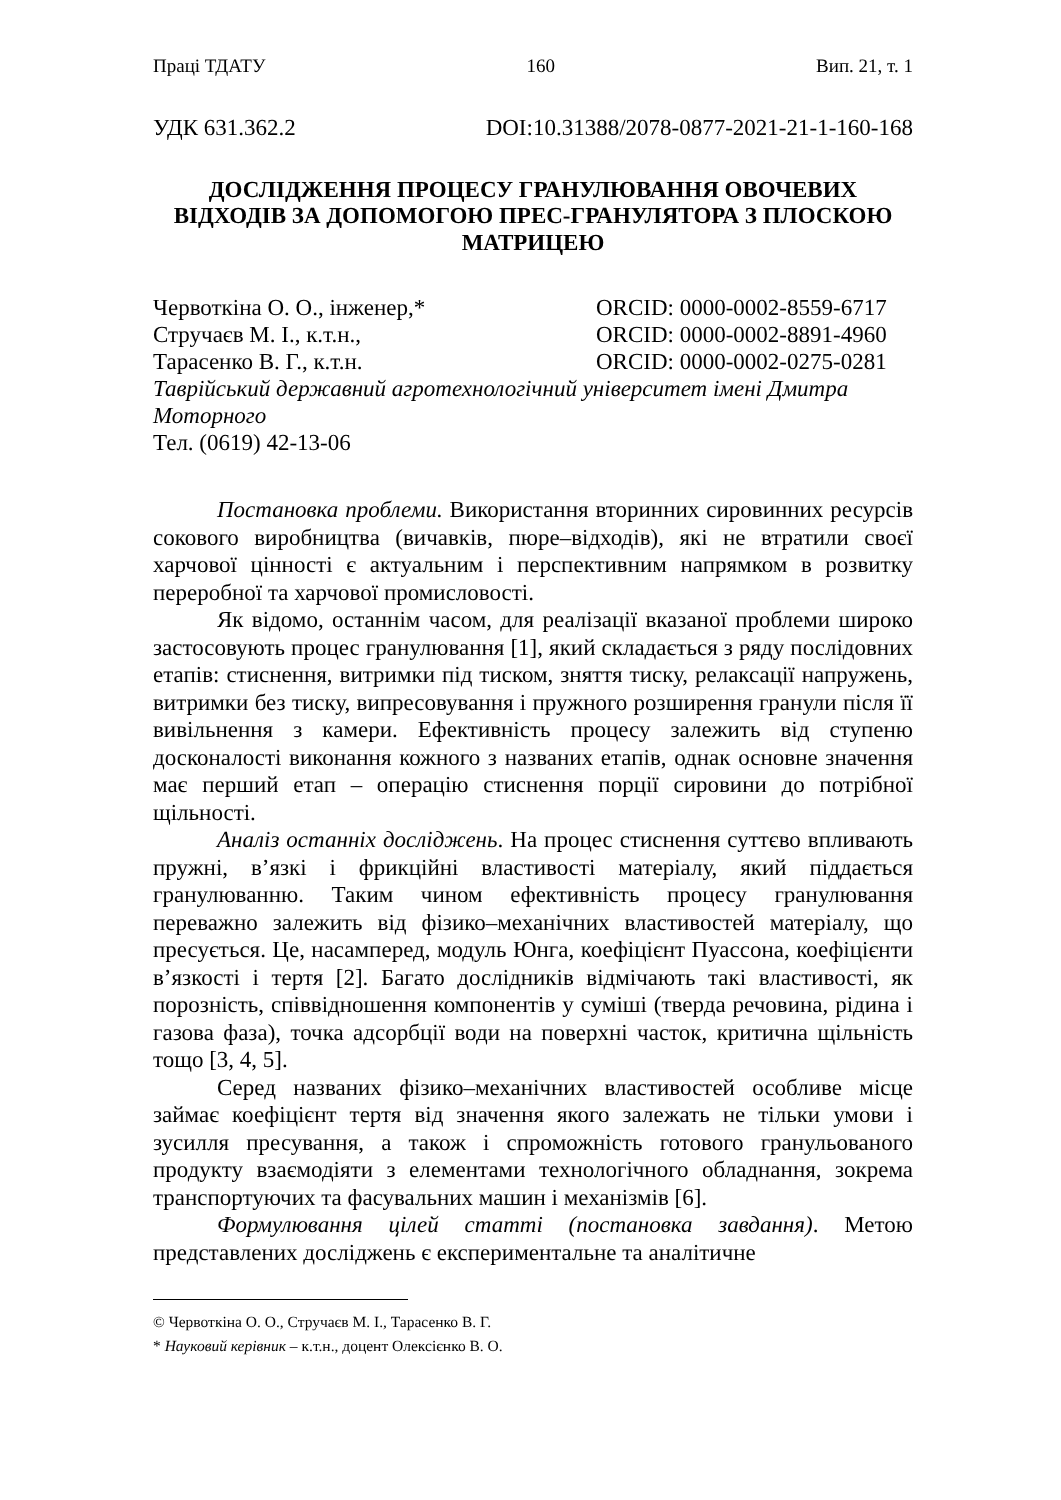Праці ТДАТУ 160 Вип. 21, т. 1
УДК 631.362.2 DOI:10.31388/2078-0877-2021-21-1-160-168
ДОСЛІДЖЕННЯ ПРОЦЕСУ ГРАНУЛЮВАННЯ ОВОЧЕВИХ ВІДХОДІВ ЗА ДОПОМОГОЮ ПРЕС-ГРАНУЛЯТОРА З ПЛОСКОЮ МАТРИЦЕЮ
Червоткіна О. О., інженер,* ORCID: 0000-0002-8559-6717
Стручаєв М. І., к.т.н., ORCID: 0000-0002-8891-4960
Тарасенко В. Г., к.т.н. ORCID: 0000-0002-0275-0281
Таврійський державний агротехнологічний університет імені Дмитра Моторного
Тел. (0619) 42-13-06
Постановка проблеми. Використання вторинних сировинних ресурсів сокового виробництва (вичавків, пюре–відходів), які не втратили своєї харчової цінності є актуальним і перспективним напрямком в розвитку переробної та харчової промисловості.
Як відомо, останнім часом, для реалізації вказаної проблеми широко застосовують процес гранулювання [1], який складається з ряду послідовних етапів: стиснення, витримки під тиском, зняття тиску, релаксації напружень, витримки без тиску, випресовування і пружного розширення гранули після її вивільнення з камери. Ефективність процесу залежить від ступеню досконалості виконання кожного з названих етапів, однак основне значення має перший етап – операцію стиснення порції сировини до потрібної щільності.
Аналіз останніх досліджень. На процес стиснення суттєво впливають пружні, в’язкі і фрикційні властивості матеріалу, який піддається гранулюванню. Таким чином ефективність процесу гранулювання переважно залежить від фізико–механічних властивостей матеріалу, що пресується. Це, насамперед, модуль Юнга, коефіцієнт Пуассона, коефіцієнти в’язкості і тертя [2]. Багато дослідників відмічають такі властивості, як порозність, співвідношення компонентів у суміші (тверда речовина, рідина і газова фаза), точка адсорбції води на поверхні часток, критична щільність тощо [3, 4, 5].
Серед названих фізико–механічних властивостей особливе місце займає коефіцієнт тертя від значення якого залежать не тільки умови і зусилля пресування, а також і спроможність готового гранульованого продукту взаємодіяти з елементами технологічного обладнання, зокрема транспортуючих та фасувальних машин і механізмів [6].
Формулювання цілей статті (постановка завдання). Метою представлених досліджень є експериментальне та аналітичне
© Червоткіна О. О., Стручаєв М. І., Тарасенко В. Г.
* Науковий керівник – к.т.н., доцент Олексієнко В. О.